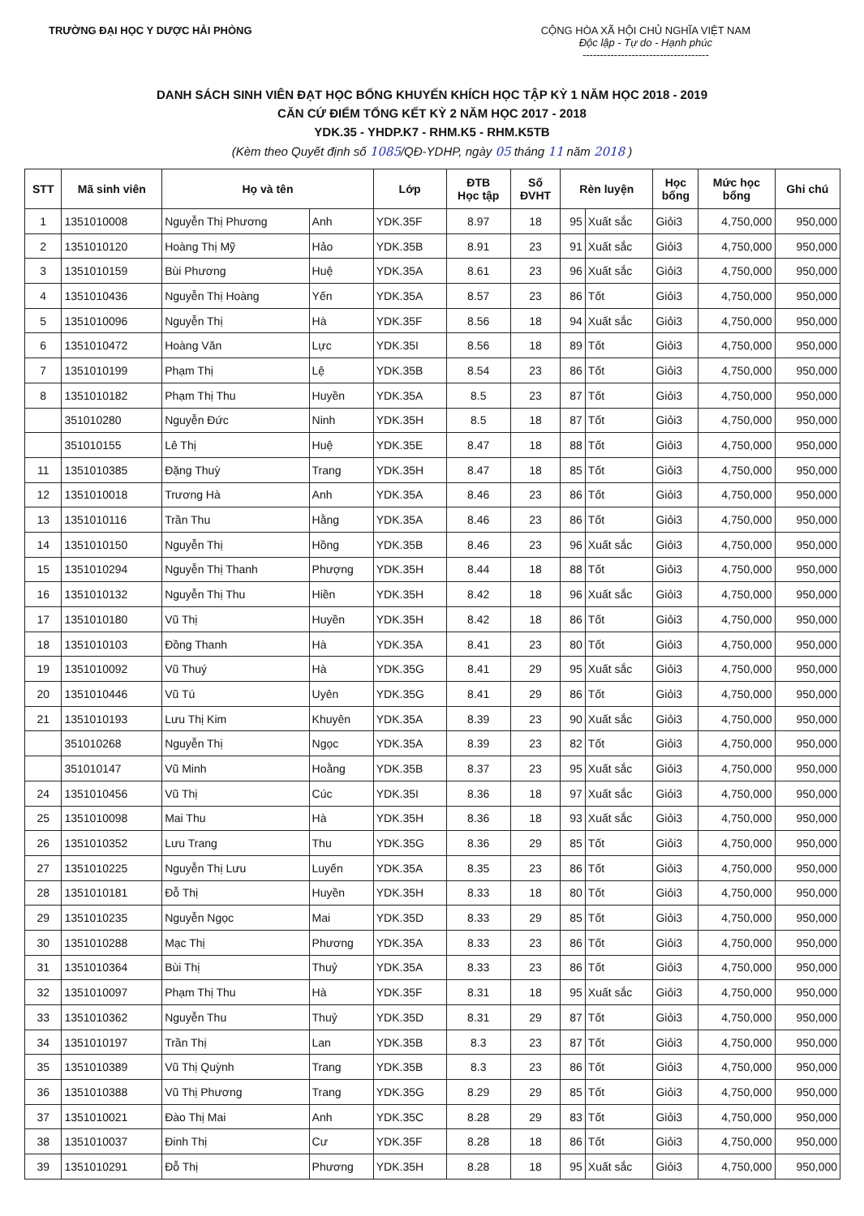TRƯỜNG ĐẠI HỌC Y DƯỢC HẢI PHÒNG
CỘNG HÒA XÃ HỘI CHỦ NGHĨA VIỆT NAM
Độc lập - Tự do - Hạnh phúc
------------------------------------
DANH SÁCH SINH VIÊN ĐẠT HỌC BỔNG KHUYẾN KHÍCH HỌC TẬP KỲ 1 NĂM HỌC 2018 - 2019
CĂN CỨ ĐIỂM TỔNG KẾT KỲ 2 NĂM HỌC 2017 - 2018
YDK.35 - YHDP.K7 - RHM.K5 - RHM.K5TB
(Kèm theo Quyết định số 1085/QĐ-YDHP, ngày 05 tháng 11 năm 2018 )
| STT | Mã sinh viên | Họ và tên | | Lớp | ĐTB Học tập | Số ĐVHT | Rèn luyện | | Học bổng | Mức học bổng | Ghi chú |
| --- | --- | --- | --- | --- | --- | --- | --- | --- | --- | --- | --- |
| 1 | 1351010008 | Nguyễn Thị Phương | Anh | YDK.35F | 8.97 | 18 | 95 | Xuất sắc | Giỏi3 | 4,750,000 | 950,000 |
| 2 | 1351010120 | Hoàng Thị Mỹ | Hảo | YDK.35B | 8.91 | 23 | 91 | Xuất sắc | Giỏi3 | 4,750,000 | 950,000 |
| 3 | 1351010159 | Bùi Phương | Huệ | YDK.35A | 8.61 | 23 | 96 | Xuất sắc | Giỏi3 | 4,750,000 | 950,000 |
| 4 | 1351010436 | Nguyễn Thị Hoàng | Yến | YDK.35A | 8.57 | 23 | 86 | Tốt | Giỏi3 | 4,750,000 | 950,000 |
| 5 | 1351010096 | Nguyễn Thị | Hà | YDK.35F | 8.56 | 18 | 94 | Xuất sắc | Giỏi3 | 4,750,000 | 950,000 |
| 6 | 1351010472 | Hoàng Văn | Lực | YDK.35I | 8.56 | 18 | 89 | Tốt | Giỏi3 | 4,750,000 | 950,000 |
| 7 | 1351010199 | Phạm Thị | Lệ | YDK.35B | 8.54 | 23 | 86 | Tốt | Giỏi3 | 4,750,000 | 950,000 |
| 8 | 1351010182 | Phạm Thị Thu | Huyền | YDK.35A | 8.5 | 23 | 87 | Tốt | Giỏi3 | 4,750,000 | 950,000 |
| | 351010280 | Nguyễn Đức | Ninh | YDK.35H | 8.5 | 18 | 87 | Tốt | Giỏi3 | 4,750,000 | 950,000 |
| | 351010155 | Lê Thị | Huệ | YDK.35E | 8.47 | 18 | 88 | Tốt | Giỏi3 | 4,750,000 | 950,000 |
| 11 | 1351010385 | Đặng Thuỳ | Trang | YDK.35H | 8.47 | 18 | 85 | Tốt | Giỏi3 | 4,750,000 | 950,000 |
| 12 | 1351010018 | Trương Hà | Anh | YDK.35A | 8.46 | 23 | 86 | Tốt | Giỏi3 | 4,750,000 | 950,000 |
| 13 | 1351010116 | Trần Thu | Hằng | YDK.35A | 8.46 | 23 | 86 | Tốt | Giỏi3 | 4,750,000 | 950,000 |
| 14 | 1351010150 | Nguyễn Thị | Hồng | YDK.35B | 8.46 | 23 | 96 | Xuất sắc | Giỏi3 | 4,750,000 | 950,000 |
| 15 | 1351010294 | Nguyễn Thị Thanh | Phượng | YDK.35H | 8.44 | 18 | 88 | Tốt | Giỏi3 | 4,750,000 | 950,000 |
| 16 | 1351010132 | Nguyễn Thị Thu | Hiền | YDK.35H | 8.42 | 18 | 96 | Xuất sắc | Giỏi3 | 4,750,000 | 950,000 |
| 17 | 1351010180 | Vũ Thị | Huyền | YDK.35H | 8.42 | 18 | 86 | Tốt | Giỏi3 | 4,750,000 | 950,000 |
| 18 | 1351010103 | Đồng Thanh | Hà | YDK.35A | 8.41 | 23 | 80 | Tốt | Giỏi3 | 4,750,000 | 950,000 |
| 19 | 1351010092 | Vũ Thuý | Hà | YDK.35G | 8.41 | 29 | 95 | Xuất sắc | Giỏi3 | 4,750,000 | 950,000 |
| 20 | 1351010446 | Vũ Tú | Uyên | YDK.35G | 8.41 | 29 | 86 | Tốt | Giỏi3 | 4,750,000 | 950,000 |
| 21 | 1351010193 | Lưu Thị Kim | Khuyên | YDK.35A | 8.39 | 23 | 90 | Xuất sắc | Giỏi3 | 4,750,000 | 950,000 |
| | 351010268 | Nguyễn Thị | Ngọc | YDK.35A | 8.39 | 23 | 82 | Tốt | Giỏi3 | 4,750,000 | 950,000 |
| | 351010147 | Vũ Minh | Hoằng | YDK.35B | 8.37 | 23 | 95 | Xuất sắc | Giỏi3 | 4,750,000 | 950,000 |
| 24 | 1351010456 | Vũ Thị | Cúc | YDK.35I | 8.36 | 18 | 97 | Xuất sắc | Giỏi3 | 4,750,000 | 950,000 |
| 25 | 1351010098 | Mai Thu | Hà | YDK.35H | 8.36 | 18 | 93 | Xuất sắc | Giỏi3 | 4,750,000 | 950,000 |
| 26 | 1351010352 | Lưu Trang | Thu | YDK.35G | 8.36 | 29 | 85 | Tốt | Giỏi3 | 4,750,000 | 950,000 |
| 27 | 1351010225 | Nguyễn Thị Lưu | Luyến | YDK.35A | 8.35 | 23 | 86 | Tốt | Giỏi3 | 4,750,000 | 950,000 |
| 28 | 1351010181 | Đỗ Thị | Huyền | YDK.35H | 8.33 | 18 | 80 | Tốt | Giỏi3 | 4,750,000 | 950,000 |
| 29 | 1351010235 | Nguyễn Ngọc | Mai | YDK.35D | 8.33 | 29 | 85 | Tốt | Giỏi3 | 4,750,000 | 950,000 |
| 30 | 1351010288 | Mạc Thị | Phương | YDK.35A | 8.33 | 23 | 86 | Tốt | Giỏi3 | 4,750,000 | 950,000 |
| 31 | 1351010364 | Bùi Thị | Thuỷ | YDK.35A | 8.33 | 23 | 86 | Tốt | Giỏi3 | 4,750,000 | 950,000 |
| 32 | 1351010097 | Phạm Thị Thu | Hà | YDK.35F | 8.31 | 18 | 95 | Xuất sắc | Giỏi3 | 4,750,000 | 950,000 |
| 33 | 1351010362 | Nguyễn Thu | Thuỷ | YDK.35D | 8.31 | 29 | 87 | Tốt | Giỏi3 | 4,750,000 | 950,000 |
| 34 | 1351010197 | Trần Thị | Lan | YDK.35B | 8.3 | 23 | 87 | Tốt | Giỏi3 | 4,750,000 | 950,000 |
| 35 | 1351010389 | Vũ Thị Quỳnh | Trang | YDK.35B | 8.3 | 23 | 86 | Tốt | Giỏi3 | 4,750,000 | 950,000 |
| 36 | 1351010388 | Vũ Thị Phương | Trang | YDK.35G | 8.29 | 29 | 85 | Tốt | Giỏi3 | 4,750,000 | 950,000 |
| 37 | 1351010021 | Đào Thị Mai | Anh | YDK.35C | 8.28 | 29 | 83 | Tốt | Giỏi3 | 4,750,000 | 950,000 |
| 38 | 1351010037 | Đinh Thị | Cư | YDK.35F | 8.28 | 18 | 86 | Tốt | Giỏi3 | 4,750,000 | 950,000 |
| 39 | 1351010291 | Đỗ Thị | Phương | YDK.35H | 8.28 | 18 | 95 | Xuất sắc | Giỏi3 | 4,750,000 | 950,000 |